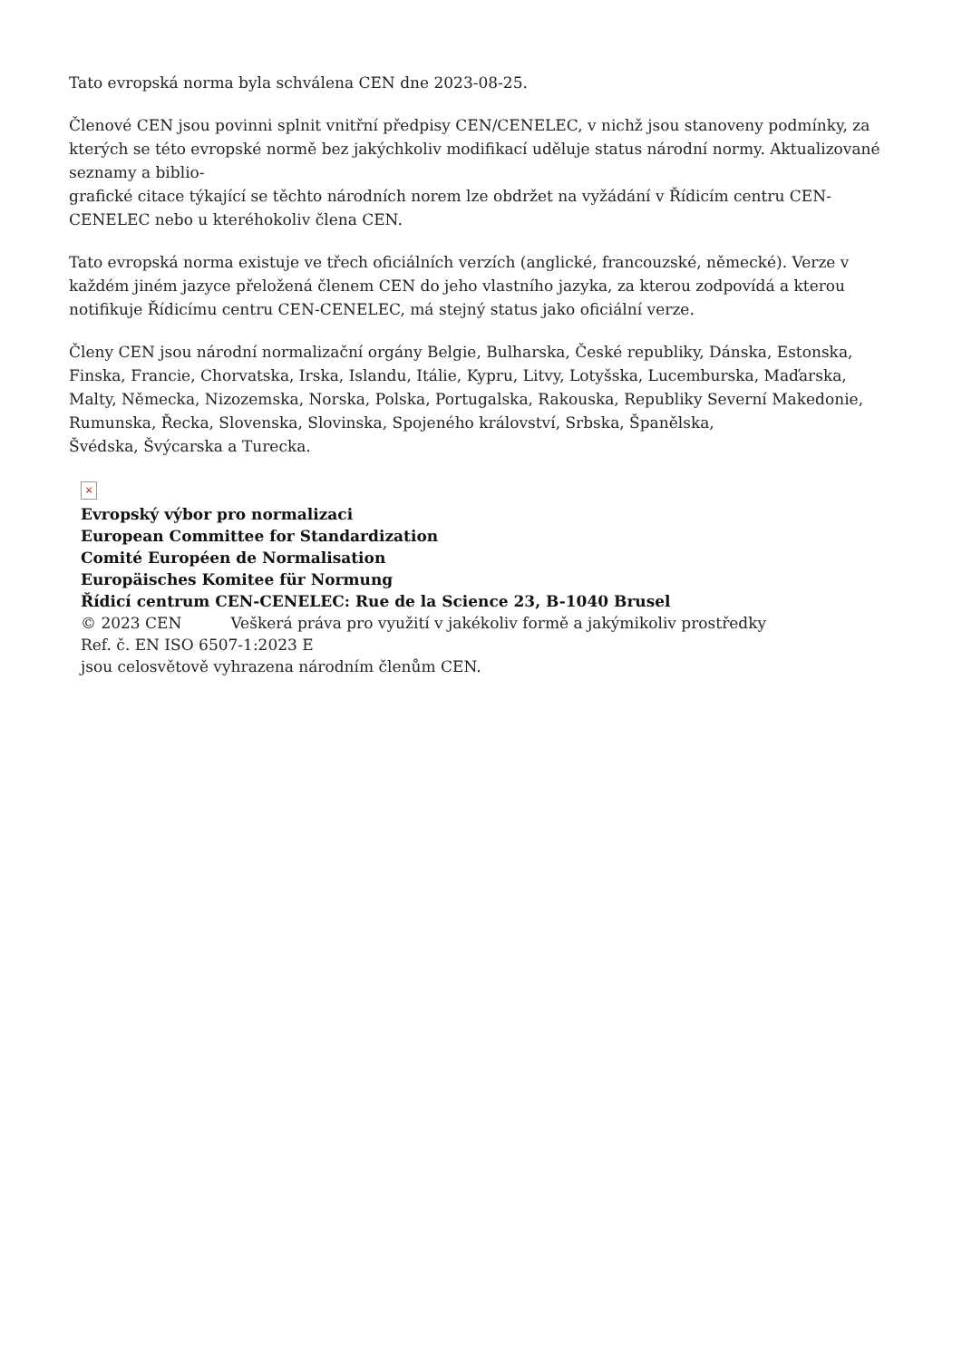Tato evropská norma byla schválena CEN dne 2023-08-25.
Členové CEN jsou povinni splnit vnitřní předpisy CEN/CENELEC, v nichž jsou stanoveny podmínky, za kterých se této evropské normě bez jakýchkoliv modifikací uděluje status národní normy. Aktualizované seznamy a biblio-
grafické citace týkající se těchto národních norem lze obdržet na vyžádání v Řídicím centru CEN-CENELEC nebo u kteréhokoliv člena CEN.
Tato evropská norma existuje ve třech oficiálních verzích (anglické, francouzské, německé). Verze v každém jiném jazyce přeložená členem CEN do jeho vlastního jazyka, za kterou zodpovídá a kterou notifikuje Řídicímu centru CEN-CENELEC, má stejný status jako oficiální verze.
Členy CEN jsou národní normalizační orgány Belgie, Bulharska, České republiky, Dánska, Estonska, Finska, Francie, Chorvatska, Irska, Islandu, Itálie, Kypru, Litvy, Lotyšska, Lucemburska, Maďarska, Malty, Německa, Nizozemska, Norska, Polska, Portugalska, Rakouska, Republiky Severní Makedonie, Rumunska, Řecka, Slovenska, Slovinska, Spojeného království, Srbska, Španělska,
Švédska, Švýcarska a Turecka.
×
Evropský výbor pro normalizaci
European Committee for Standardization
Comité Européen de Normalisation
Europäisches Komitee für Normung
Řídicí centrum CEN-CENELEC: Rue de la Science 23, B-1040 Brusel
© 2023 CEN Veškerá práva pro využití v jakékoliv formě a jakýmikoliv prostředky
Ref. č. EN ISO 6507-1:2023 E
jsou celosvětově vyhrazena národním členům CEN.